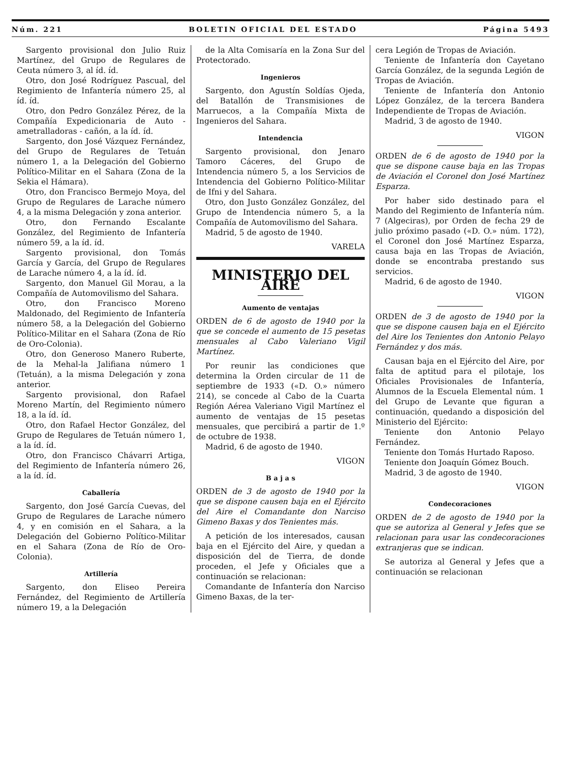Núm. 221 BOLETIN OFICIAL DEL ESTADO Página 5493
Sargento provisional don Julio Ruiz Martínez, del Grupo de Regulares de Ceuta número 3, al íd. íd.
Otro, don José Rodríguez Pascual, del Regimiento de Infantería número 25, al íd. íd.
Otro, don Pedro González Pérez, de la Compañía Expedicionaria de Auto - ametralladoras - cañón, a la íd. íd.
Sargento, don José Vázquez Fernández, del Grupo de Regulares de Tetuán número 1, a la Delegación del Gobierno Político-Militar en el Sahara (Zona de la Sekia el Hámara).
Otro, don Francisco Bermejo Moya, del Grupo de Regulares de Larache número 4, a la misma Delegación y zona anterior.
Otro, don Fernando Escalante González, del Regimiento de Infantería número 59, a la íd. íd.
Sargento provisional, don Tomás García y García, del Grupo de Regulares de Larache número 4, a la íd. íd.
Sargento, don Manuel Gil Morau, a la Compañía de Automovilismo del Sahara.
Otro, don Francisco Moreno Maldonado, del Regimiento de Infantería número 58, a la Delegación del Gobierno Político-Militar en el Sahara (Zona de Río de Oro-Colonia).
Otro, don Generoso Manero Ruberte, de la Mehal-la Jalifiana número 1 (Tetuán), a la misma Delegación y zona anterior.
Sargento provisional, don Rafael Moreno Martín, del Regimiento número 18, a la íd. íd.
Otro, don Rafael Hector González, del Grupo de Regulares de Tetuán número 1, a la íd. íd.
Otro, don Francisco Chávarri Artiga, del Regimiento de Infantería número 26, a la íd. íd.
Caballería
Sargento, don José García Cuevas, del Grupo de Regulares de Larache número 4, y en comisión en el Sahara, a la Delegación del Gobierno Político-Militar en el Sahara (Zona de Río de Oro-Colonia).
Artillería
Sargento, don Eliseo Pereira Fernández, del Regimiento de Artillería número 19, a la Delegación
de la Alta Comisaría en la Zona Sur del Protectorado.
Ingenieros
Sargento, don Agustín Soldías Ojeda, del Batallón de Transmisiones de Marruecos, a la Compañía Mixta de Ingenieros del Sahara.
Intendencia
Sargento provisional, don Jenaro Tamoro Cáceres, del Grupo de Intendencia número 5, a los Servicios de Intendencia del Gobierno Político-Militar de Ifni y del Sahara.
Otro, don Justo González González, del Grupo de Intendencia número 5, a la Compañía de Automovilismo del Sahara.
Madrid, 5 de agosto de 1940.
VARELA
MINISTERIO DEL AIRE
Aumento de ventajas
ORDEN de 6 de agosto de 1940 por la que se concede el aumento de 15 pesetas mensuales al Cabo Valeriano Vigil Martínez.
Por reunir las condiciones que determina la Orden circular de 11 de septiembre de 1933 («D. O.» número 214), se concede al Cabo de la Cuarta Región Aérea Valeriano Vigil Martínez el aumento de ventajas de 15 pesetas mensuales, que percibirá a partir de 1.º de octubre de 1938.
Madrid, 6 de agosto de 1940.
VIGON
B a j a s
ORDEN de 3 de agosto de 1940 por la que se dispone causen baja en el Ejército del Aire el Comandante don Narciso Gimeno Baxas y dos Tenientes más.
A petición de los interesados, causan baja en el Ejército del Aire, y quedan a disposición del de Tierra, de donde proceden, el Jefe y Oficiales que a continuación se relacionan:
Comandante de Infantería don Narciso Gimeno Baxas, de la ter-
cera Legión de Tropas de Aviación.
Teniente de Infantería don Cayetano García González, de la segunda Legión de Tropas de Aviación.
Teniente de Infantería don Antonio López González, de la tercera Bandera Independiente de Tropas de Aviación.
Madrid, 3 de agosto de 1940.
VIGON
ORDEN de 6 de agosto de 1940 por la que se dispone cause baja en las Tropas de Aviación el Coronel don José Martínez Esparza.
Por haber sido destinado para el Mando del Regimiento de Infantería núm. 7 (Algeciras), por Orden de fecha 29 de julio próximo pasado («D. O.» núm. 172), el Coronel don José Martínez Esparza, causa baja en las Tropas de Aviación, donde se encontraba prestando sus servicios.
Madrid, 6 de agosto de 1940.
VIGON
ORDEN de 3 de agosto de 1940 por la que se dispone causen baja en el Ejército del Aire los Tenientes don Antonio Pelayo Fernández y dos más.
Causan baja en el Ejército del Aire, por falta de aptitud para el pilotaje, los Oficiales Provisionales de Infantería, Alumnos de la Escuela Elemental núm. 1 del Grupo de Levante que figuran a continuación, quedando a disposición del Ministerio del Ejército:
Teniente don Antonio Pelayo Fernández.
Teniente don Tomás Hurtado Raposo.
Teniente don Joaquín Gómez Bouch.
Madrid, 3 de agosto de 1940.
VIGON
Condecoraciones
ORDEN de 2 de agosto de 1940 por la que se autoriza al General y Jefes que se relacionan para usar las condecoraciones extranjeras que se indican.
Se autoriza al General y Jefes que a continuación se relacionan